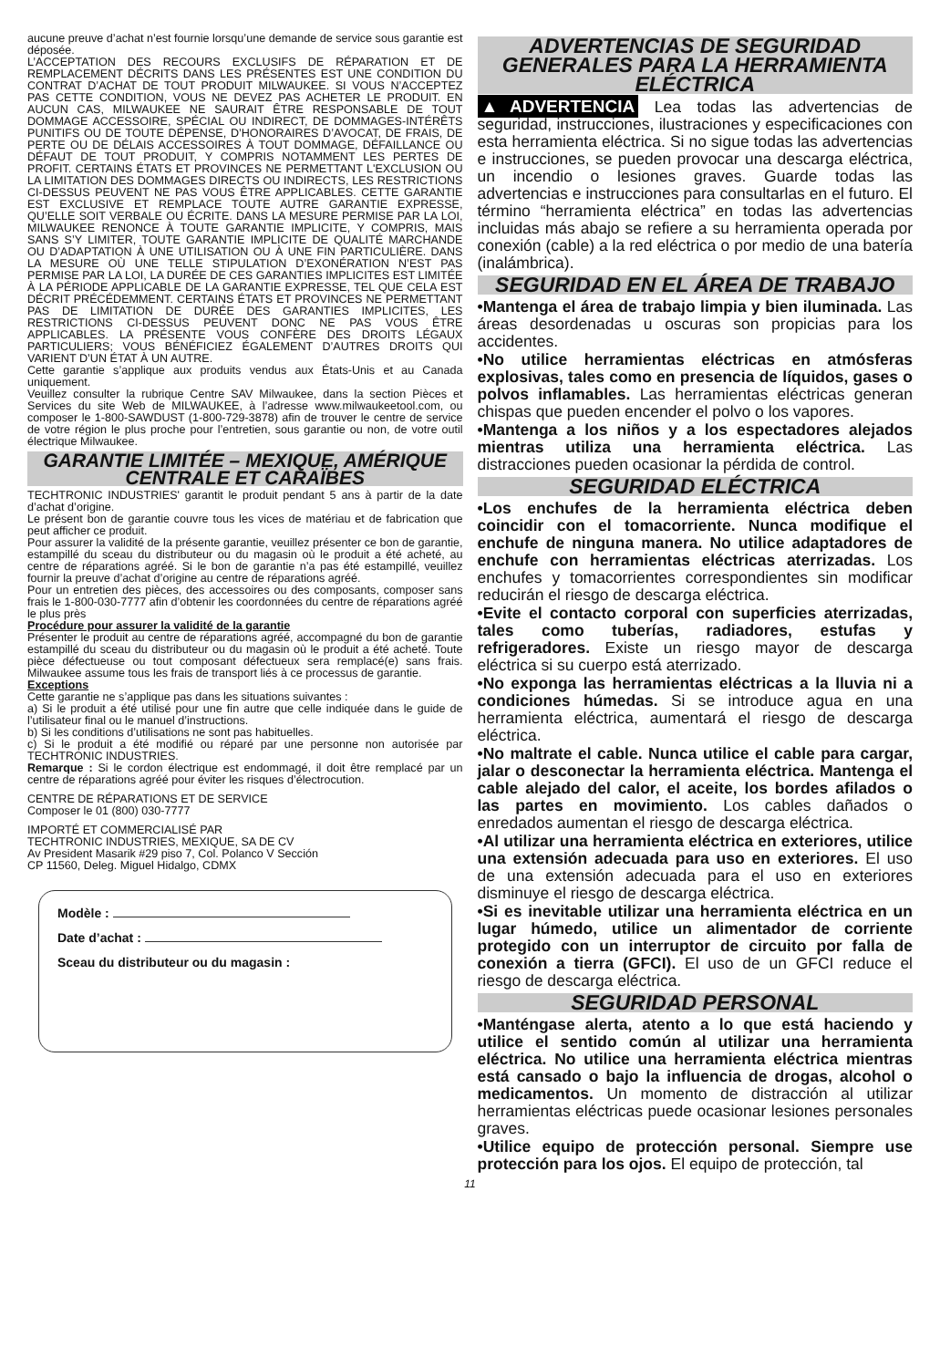aucune preuve d’achat n’est fournie lorsqu’une demande de service sous garantie est déposée.
L’ACCEPTATION DES RECOURS EXCLUSIFS DE RÉPARATION ET DE REMPLACEMENT DÉCRITS DANS LES PRÉSENTES EST UNE CONDITION DU CONTRAT D’ACHAT DE TOUT PRODUIT MILWAUKEE. SI VOUS N’ACCEPTEZ PAS CETTE CONDITION, VOUS NE DEVEZ PAS ACHETER LE PRODUIT. EN AUCUN CAS, MILWAUKEE NE SAURAIT ÊTRE RESPONSABLE DE TOUT DOMMAGE ACCESSOIRE, SPÉCIAL OU INDIRECT, DE DOMMAGES-INTÉRÊTS PUNITIFS OU DE TOUTE DÉPENSE, D’HONORAIRES D’AVOCAT, DE FRAIS, DE PERTE OU DE DÉLAIS ACCESSOIRES À TOUT DOMMAGE, DÉFAILLANCE OU DÉFAUT DE TOUT PRODUIT, Y COMPRIS NOTAMMENT LES PERTES DE PROFIT. CERTAINS ÉTATS ET PROVINCES NE PERMETTANT L'EXCLUSION OU LA LIMITATION DES DOMMAGES DIRECTS OU INDIRECTS, LES RESTRICTIONS CI-DESSUS PEUVENT NE PAS VOUS ÊTRE APPLICABLES. CETTE GARANTIE EST EXCLUSIVE ET REMPLACE TOUTE AUTRE GARANTIE EXPRESSE, QU’ELLE SOIT VERBALE OU ÉCRITE. DANS LA MESURE PERMISE PAR LA LOI, MILWAUKEE RENONCE À TOUTE GARANTIE IMPLICITE, Y COMPRIS, MAIS SANS S’Y LIMITER, TOUTE GARANTIE IMPLICITE DE QUALITÉ MARCHANDE OU D’ADAPTATION À UNE UTILISATION OU À UNE FIN PARTICULIÈRE. DANS LA MESURE OÙ UNE TELLE STIPULATION D’EXONÉRATION N’EST PAS PERMISE PAR LA LOI, LA DURÉE DE CES GARANTIES IMPLICITES EST LIMITÉE À LA PÉRIODE APPLICABLE DE LA GARANTIE EXPRESSE, TEL QUE CELA EST DÉCRIT PRÉCÉDEMMENT. CERTAINS ÉTATS ET PROVINCES NE PERMETTANT PAS DE LIMITATION DE DURÉE DES GARANTIES IMPLICITES, LES RESTRICTIONS CI-DESSUS PEUVENT DONC NE PAS VOUS ÊTRE APPLICABLES. LA PRÉSENTE VOUS CONFÈRE DES DROITS LÉGAUX PARTICULIERS; VOUS BÉNÉFICIEZ ÉGALEMENT D’AUTRES DROITS QUI VARIENT D’UN ÉTAT À UN AUTRE.
Cette garantie s’applique aux produits vendus aux États-Unis et au Canada uniquement.
Veuillez consulter la rubrique Centre SAV Milwaukee, dans la section Pièces et Services du site Web de MILWAUKEE, à l’adresse www.milwaukeetool.com, ou composer le 1-800-SAWDUST (1-800-729-3878) afin de trouver le centre de service de votre région le plus proche pour l’entretien, sous garantie ou non, de votre outil électrique Milwaukee.
GARANTIE LIMITÉE – MEXIQUE, AMÉRIQUE CENTRALE ET CARAÏBES
TECHTRONIC INDUSTRIES' garantit le produit pendant 5 ans à partir de la date d’achat d’origine.
Le présent bon de garantie couvre tous les vices de matériau et de fabrication que peut afficher ce produit.
Pour assurer la validité de la présente garantie, veuillez présenter ce bon de garantie, estampillé du sceau du distributeur ou du magasin où le produit a été acheté, au centre de réparations agréé. Si le bon de garantie n’a pas été estampillé, veuillez fournir la preuve d’achat d’origine au centre de réparations agréé.
Pour un entretien des pièces, des accessoires ou des composants, composer sans frais le 1-800-030-7777 afin d’obtenir les coordonnées du centre de réparations agréé le plus près
Procédure pour assurer la validité de la garantie
Présenter le produit au centre de réparations agréé, accompagné du bon de garantie estampillé du sceau du distributeur ou du magasin où le produit a été acheté. Toute pièce défectueuse ou tout composant défectueux sera remplacé(e) sans frais. Milwaukee assume tous les frais de transport liés à ce processus de garantie.
Exceptions
Cette garantie ne s’applique pas dans les situations suivantes :
a) Si le produit a été utilisé pour une fin autre que celle indiquée dans le guide de l’utilisateur final ou le manuel d’instructions.
b) Si les conditions d’utilisations ne sont pas habituelles.
c) Si le produit a été modifié ou réparé par une personne non autorisée par TECHTRONIC INDUSTRIES.
Remarque : Si le cordon électrique est endommagé, il doit être remplacé par un centre de réparations agréé pour éviter les risques d’électrocution.
CENTRE DE RÉPARATIONS ET DE SERVICE
Composer le 01 (800) 030-7777
IMPORTÉ ET COMMERCIALISÉ PAR
TECHTRONIC INDUSTRIES, MEXIQUE, SA DE CV
Av President Masarik #29 piso 7, Col. Polanco V Sección
CP 11560, Deleg. Miguel Hidalgo, CDMX
Modèle :
Date d’achat :
Sceau du distributeur ou du magasin :
ADVERTENCIAS DE SEGURIDAD GENERALES PARA LA HERRAMIENTA ELÉCTRICA
▲ADVERTENCIA Lea todas las advertencias de seguridad, instrucciones, ilustraciones y especificaciones con esta herramienta eléctrica. Si no sigue todas las advertencias e instrucciones, se pueden provocar una descarga eléctrica, un incendio o lesiones graves. Guarde todas las advertencias e instrucciones para consultarlas en el futuro. El término “herramienta eléctrica” en todas las advertencias incluidas más abajo se refiere a su herramienta operada por conexión (cable) a la red eléctrica o por medio de una batería (inalámbrica).
SEGURIDAD EN EL ÁREA DE TRABAJO
•Mantenga el área de trabajo limpia y bien iluminada. Las áreas desordenadas u oscuras son propicias para los accidentes.
•No utilice herramientas eléctricas en atmósferas explosivas, tales como en presencia de líquidos, gases o polvos inflamables. Las herramientas eléctricas generan chispas que pueden encender el polvo o los vapores.
•Mantenga a los niños y a los espectadores alejados mientras utiliza una herramienta eléctrica. Las distracciones pueden ocasionar la pérdida de control.
SEGURIDAD ELÉCTRICA
•Los enchufes de la herramienta eléctrica deben coincidir con el tomacorriente. Nunca modifique el enchufe de ninguna manera. No utilice adaptadores de enchufe con herramientas eléctricas aterrizadas. Los enchufes y tomacorrientes correspondientes sin modificar reducirán el riesgo de descarga eléctrica.
•Evite el contacto corporal con superficies aterrizadas, tales como tuberías, radiadores, estufas y refrigeradores. Existe un riesgo mayor de descarga eléctrica si su cuerpo está aterrizado.
•No exponga las herramientas eléctricas a la lluvia ni a condiciones húmedas. Si se introduce agua en una herramienta eléctrica, aumentará el riesgo de descarga eléctrica.
•No maltrate el cable. Nunca utilice el cable para cargar, jalar o desconectar la herramienta eléctrica. Mantenga el cable alejado del calor, el aceite, los bordes afilados o las partes en movimiento. Los cables dañados o enredados aumentan el riesgo de descarga eléctrica.
•Al utilizar una herramienta eléctrica en exteriores, utilice una extensión adecuada para uso en exteriores. El uso de una extensión adecuada para el uso en exteriores disminuye el riesgo de descarga eléctrica.
•Si es inevitable utilizar una herramienta eléctrica en un lugar húmedo, utilice un alimentador de corriente protegido con un interruptor de circuito por falla de conexión a tierra (GFCI). El uso de un GFCI reduce el riesgo de descarga eléctrica.
SEGURIDAD PERSONAL
•Manténgase alerta, atento a lo que está haciendo y utilice el sentido común al utilizar una herramienta eléctrica. No utilice una herramienta eléctrica mientras está cansado o bajo la influencia de drogas, alcohol o medicamentos. Un momento de distracción al utilizar herramientas eléctricas puede ocasionar lesiones personales graves.
•Utilice equipo de protección personal. Siempre use protección para los ojos. El equipo de protección, tal
11